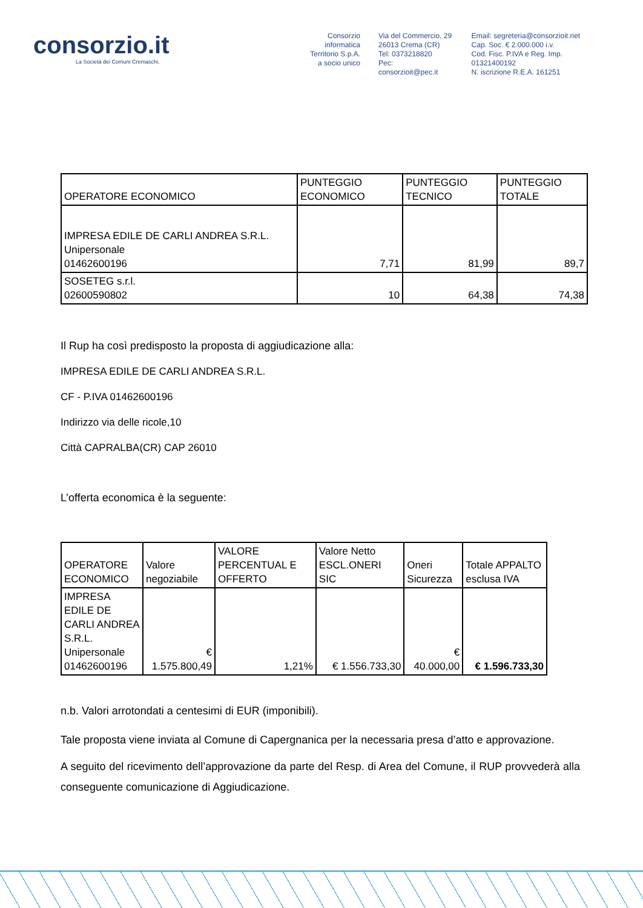consorzio.it
La Società dei Comuni Cremaschi.
Consorzio informatica
Territorio S.p.A.
a socio unico
Via del Commercio, 29
26013 Crema (CR)
Tel: 0373218820
Pec: consorzioit@pec.it
Email: segreteria@consorzioit.net
Cap. Soc. € 2.000.000 i.v.
Cod. Fisc. P.IVA e Reg. Imp. 01321400192
N. iscrizione R.E.A. 161251
| OPERATORE ECONOMICO | PUNTEGGIO ECONOMICO | PUNTEGGIO TECNICO | PUNTEGGIO TOTALE |
| --- | --- | --- | --- |
| IMPRESA EDILE DE CARLI ANDREA S.R.L. Unipersonale 01462600196 | 7,71 | 81,99 | 89,7 |
| SOSETEG s.r.l. 02600590802 | 10 | 64,38 | 74,38 |
Il Rup ha così predisposto la proposta di aggiudicazione alla:
IMPRESA EDILE DE CARLI ANDREA S.R.L.
CF - P.IVA 01462600196
Indirizzo via delle ricole,10
Città CAPRALBA(CR) CAP 26010
L’offerta economica è la seguente:
| OPERATORE ECONOMICO | Valore negoziabile | VALORE PERCENTUAL E OFFERTO | Valore Netto ESCL.ONERI SIC | Oneri Sicurezza | Totale APPALTO esclusa IVA |
| --- | --- | --- | --- | --- | --- |
| IMPRESA EDILE DE CARLI ANDREA S.R.L. Unipersonale 01462600196 | € 1.575.800,49 | 1,21% | € 1.556.733,30 | € 40.000,00 | € 1.596.733,30 |
n.b. Valori arrotondati a centesimi di EUR (imponibili).
Tale proposta viene inviata al Comune di Capergnanica per la necessaria presa d’atto e approvazione.
A seguito del ricevimento dell’approvazione da parte del Resp. di Area del Comune, il RUP provvederà alla conseguente comunicazione di Aggiudicazione.